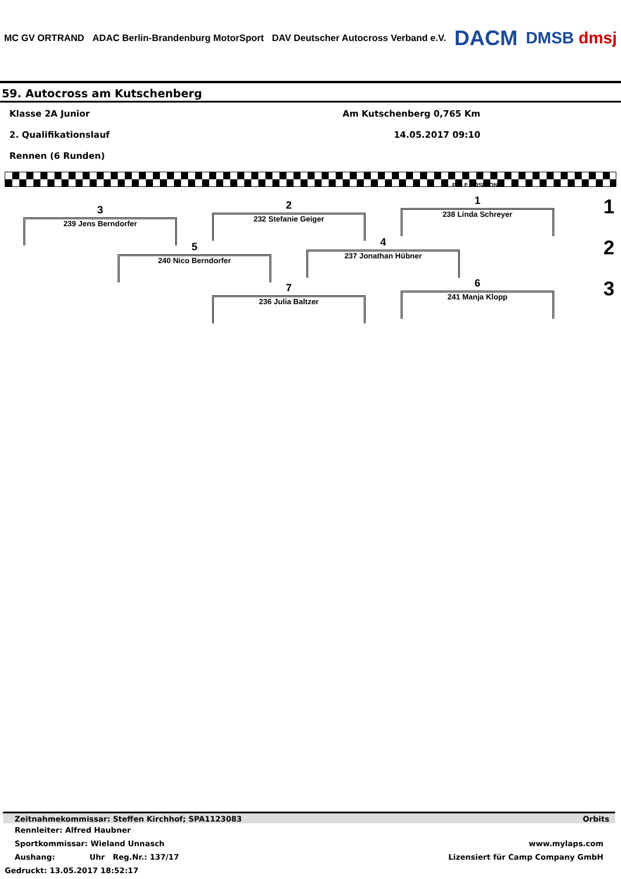MC GV ORTRAND ADAC Berlin-Brandenburg MotorSport DAV Deutscher Autocross Verband e.V. DACM DMSB dmsj
59. Autocross am Kutschenberg
Klasse 2A Junior Am Kutschenberg 0,765 Km
2. Qualifikationslauf 14.05.2017 09:10
Rennen (6 Runden)
POLE POSITION
1
238 Linda Schreyer
2
232 Stefanie Geiger
3
239 Jens Berndorfer
4
237 Jonathan Hübner
5
240 Nico Berndorfer
6
241 Manja Klopp
7
236 Julia Baltzer
1
2
3
Zeitnahmekommissar: Steffen Kirchhof; SPA1123083 Orbits
Rennleiter: Alfred Haubner
Sportkommissar: Wieland Unnasch www.mylaps.com
Aushang: Uhr Reg.Nr.: 137/17 Lizensiert für Camp Company GmbH
Gedruckt: 13.05.2017 18:52:17